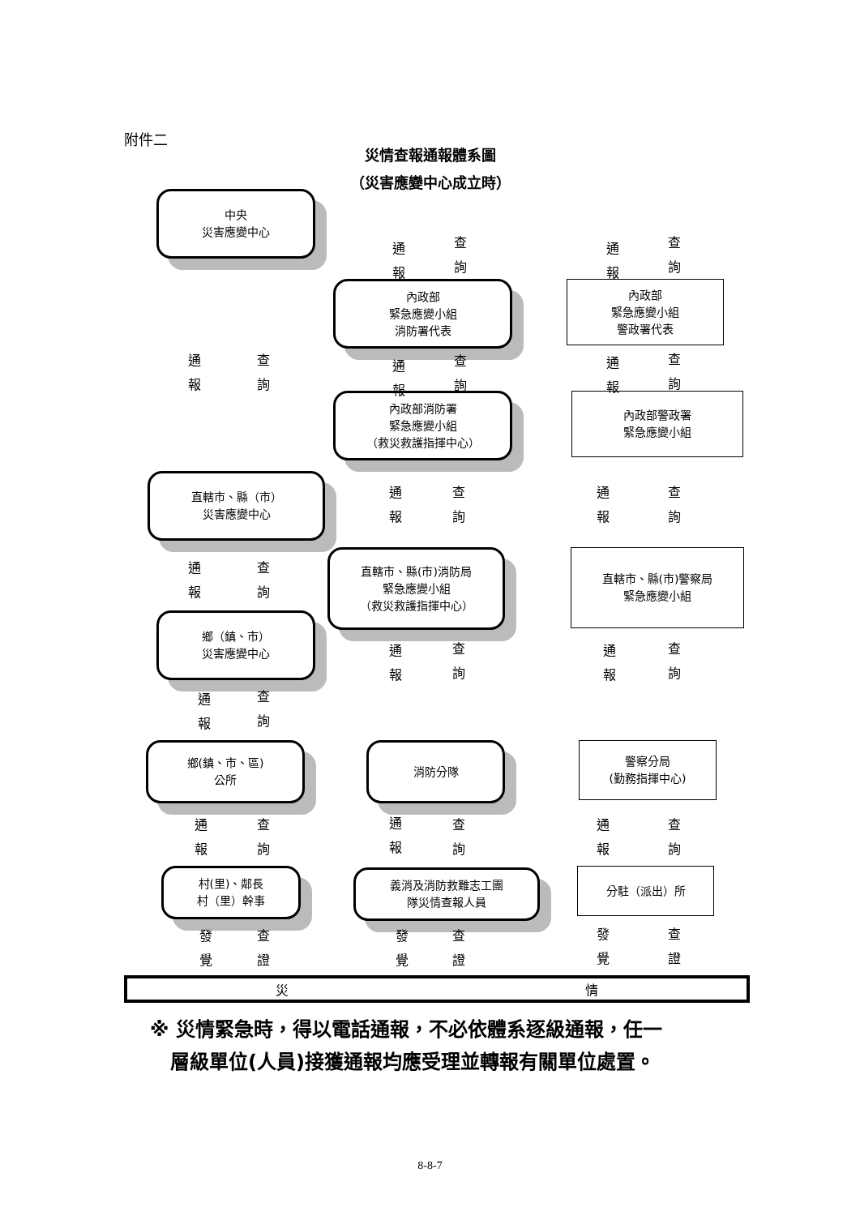附件二
災情查報通報體系圖
（災害應變中心成立時）
中央
災害應變中心
內政部
緊急應變小組
消防署代表
內政部
緊急應變小組
警政署代表
內政部消防署
緊急應變小組
（救災救護指揮中心）
內政部警政署
緊急應變小組
直轄市、縣（市）
災害應變中心
直轄市、縣(市)消防局
緊急應變小組
（救災救護指揮中心）
直轄市、縣(市)警察局
緊急應變小組
鄉（鎮、市）
災害應變中心
鄉(鎮、市、區)
公所
消防分隊
警察分局
(勤務指揮中心)
村(里)、鄰長
村（里）幹事
義消及消防救難志工團
隊災情查報人員
分駐（派出）所
通 報
查 詢
通 報
查 詢
通 報
查 詢
通 報
查 詢
通 報
查 詢
通 報
查 詢
通 報
查 詢
通 報
查 詢
通 報
查 詢
通 報
查 詢
通 報
查 詢
通 報
查 詢
通 報
查 詢
通 報
查 詢
發 覺
查 證
發 覺
查 證
發 覺
查 證
災 情
※ 災情緊急時，得以電話通報，不必依體系逐級通報，任一
層級單位(人員)接獲通報均應受理並轉報有關單位處置。
8-8-7